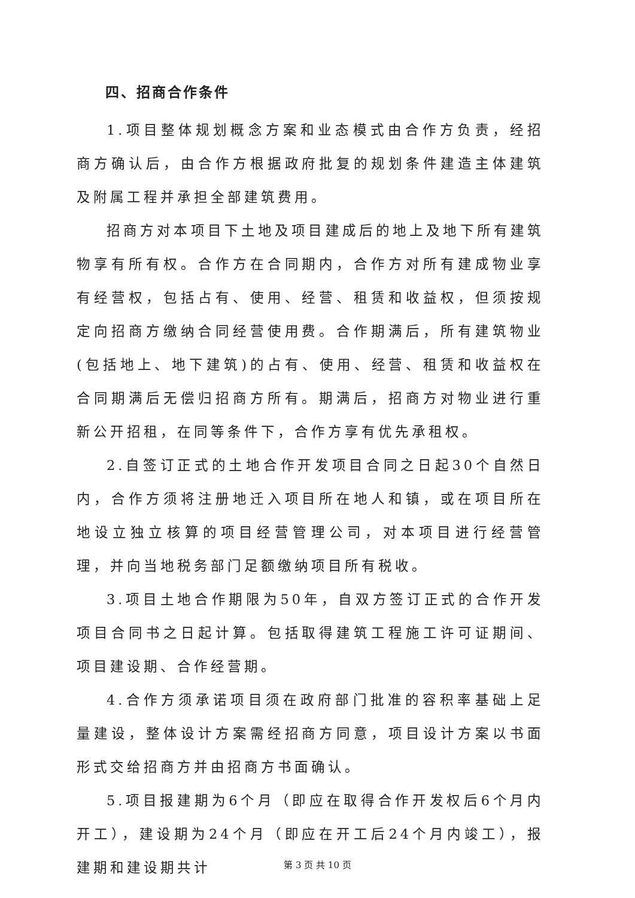四、招商合作条件
1.项目整体规划概念方案和业态模式由合作方负责，经招商方确认后，由合作方根据政府批复的规划条件建造主体建筑及附属工程并承担全部建筑费用。
招商方对本项目下土地及项目建成后的地上及地下所有建筑物享有所有权。合作方在合同期内，合作方对所有建成物业享有经营权，包括占有、使用、经营、租赁和收益权，但须按规定向招商方缴纳合同经营使用费。合作期满后，所有建筑物业(包括地上、地下建筑)的占有、使用、经营、租赁和收益权在合同期满后无偿归招商方所有。期满后，招商方对物业进行重新公开招租，在同等条件下，合作方享有优先承租权。
2.自签订正式的土地合作开发项目合同之日起30个自然日内，合作方须将注册地迁入项目所在地人和镇，或在项目所在地设立独立核算的项目经营管理公司，对本项目进行经营管理，并向当地税务部门足额缴纳项目所有税收。
3.项目土地合作期限为50年，自双方签订正式的合作开发项目合同书之日起计算。包括取得建筑工程施工许可证期间、项目建设期、合作经营期。
4.合作方须承诺项目须在政府部门批准的容积率基础上足量建设，整体设计方案需经招商方同意，项目设计方案以书面形式交给招商方并由招商方书面确认。
5.项目报建期为6个月（即应在取得合作开发权后6个月内开工），建设期为24个月（即应在开工后24个月内竣工），报建期和建设期共计
第 3 页 共 10 页